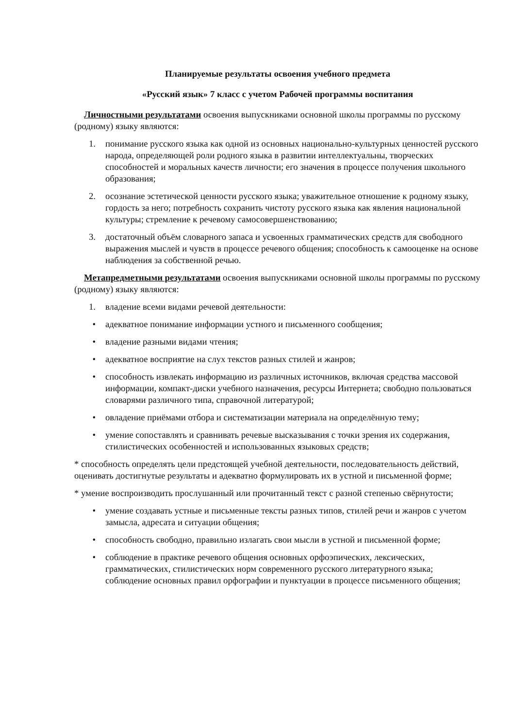Планируемые результаты освоения учебного предмета
«Русский язык» 7 класс с учетом Рабочей программы воспитания
Личностными результатами освоения выпускниками основной школы программы по русскому (родному) языку являются:
1. понимание русского языка как одной из основных национально-культурных ценностей русского народа, определяющей роли родного языка в развитии интеллектуальны, творческих способностей и моральных качеств личности; его значения в процессе получения школьного образования;
2. осознание эстетической ценности русского языка; уважительное отношение к родному языку, гордость за него; потребность сохранить чистоту русского языка как явления национальной культуры; стремление к речевому самосовершенствованию;
3. достаточный объём словарного запаса и усвоенных грамматических средств для свободного выражения мыслей и чувств в процессе речевого общения; способность к самооценке на основе наблюдения за собственной речью.
Метапредметными результатами освоения выпускниками основной школы программы по русскому (родному) языку являются:
1. владение всеми видами речевой деятельности:
• адекватное понимание информации устного и письменного сообщения;
• владение разными видами чтения;
• адекватное восприятие на слух текстов разных стилей и жанров;
• способность извлекать информацию из различных источников, включая средства массовой информации, компакт-диски учебного назначения, ресурсы Интернета; свободно пользоваться словарями различного типа, справочной литературой;
• овладение приёмами отбора и систематизации материала на определённую тему;
• умение сопоставлять и сравнивать речевые высказывания с точки зрения их содержания, стилистических особенностей и использованных языковых средств;
* способность определять цели предстоящей учебной деятельности, последовательность действий, оценивать достигнутые результаты и адекватно формулировать их в устной и письменной форме;
* умение воспроизводить прослушанный или прочитанный текст с разной степенью свёрнутости;
• умение создавать устные и письменные тексты разных типов, стилей речи и жанров с учетом замысла, адресата и ситуации общения;
• способность свободно, правильно излагать свои мысли в устной и письменной форме;
• соблюдение в практике речевого общения основных орфоэпических, лексических, грамматических, стилистических норм современного русского литературного языка; соблюдение основных правил орфографии и пунктуации в процессе письменного общения;